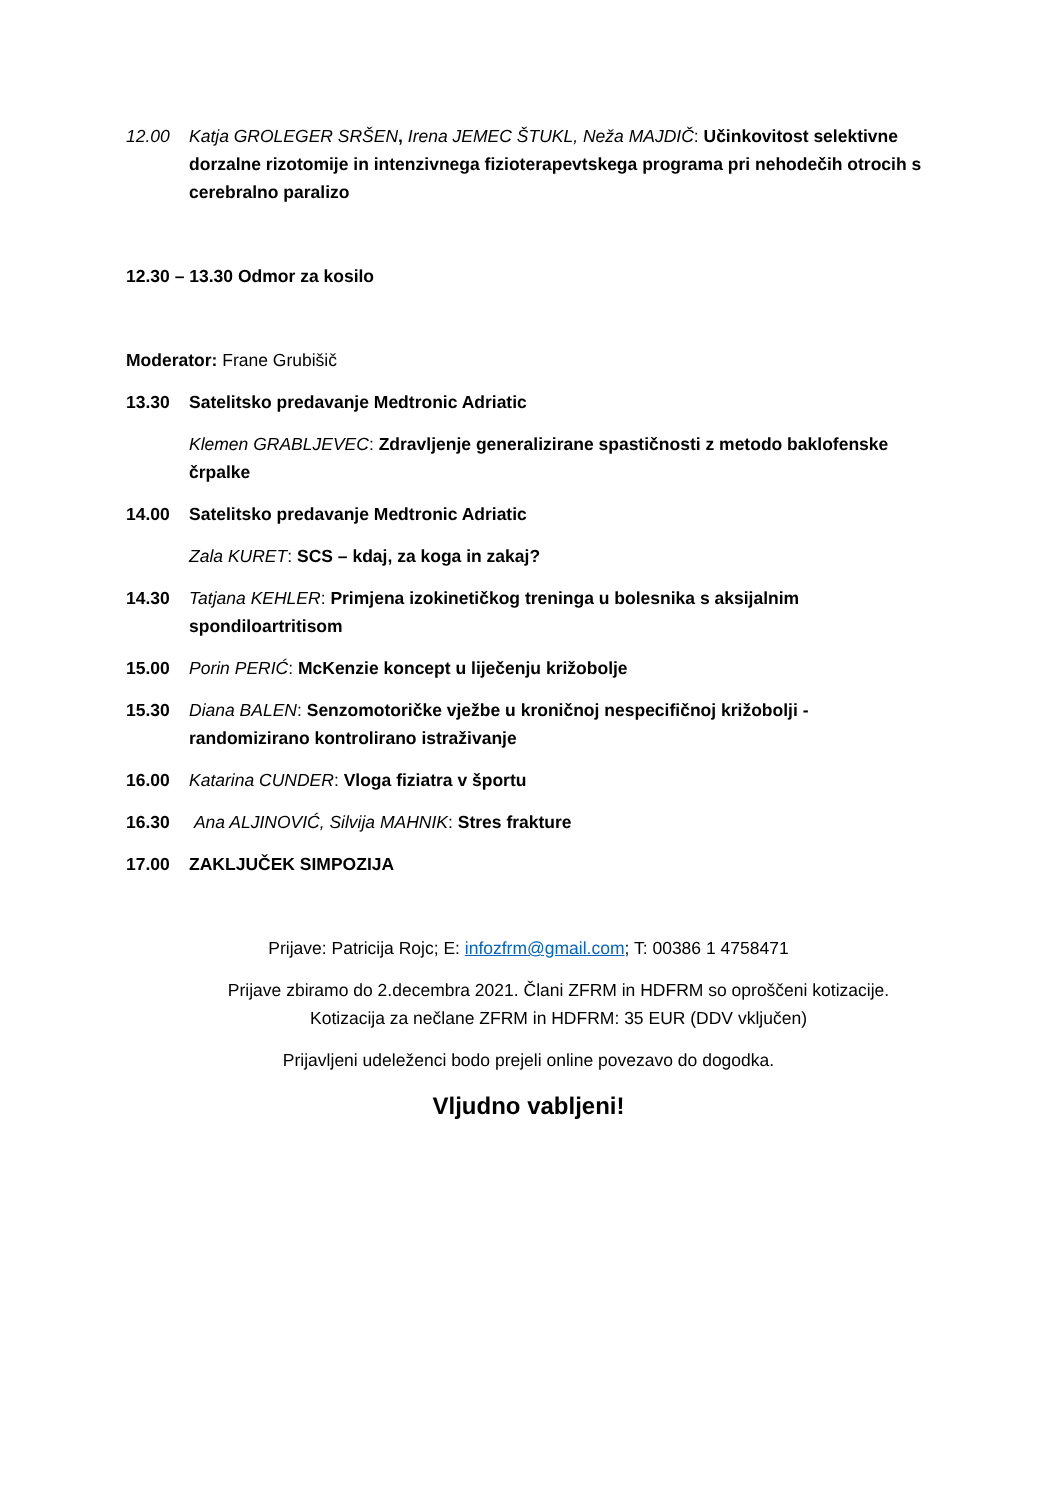12.00 Katja GROLEGER SRŠEN, Irena JEMEC ŠTUKL, Neža MAJDIČ: Učinkovitost selektivne dorzalne rizotomije in intenzivnega fizioterapevtskega programa pri nehodečih otrocih s cerebralno paralizo
12.30 – 13.30 Odmor za kosilo
Moderator: Frane Grubišič
13.30 Satelitsko predavanje Medtronic Adriatic
Klemen GRABLJEVEC: Zdravljenje generalizirane spastičnosti z metodo baklofenske črpalke
14.00 Satelitsko predavanje Medtronic Adriatic
Zala KURET: SCS – kdaj, za koga in zakaj?
14.30 Tatjana KEHLER: Primjena izokinetičkog treninga u bolesnika s aksijalnim spondiloartritisom
15.00 Porin PERIĆ: McKenzie koncept u liječenju križobolje
15.30 Diana BALEN: Senzomotoričke vježbe u kroničnoj nespecifičnoj križobolji - randomizirano kontrolirano istraživanje
16.00 Katarina CUNDER: Vloga fiziatra v športu
16.30 Ana ALJINOVIĆ, Silvija MAHNIK: Stres frakture
17.00 ZAKLJUČEK SIMPOZIJA
Prijave: Patricija Rojc; E: infozfrm@gmail.com; T: 00386 1 4758471
Prijave zbiramo do 2.decembra 2021. Člani ZFRM in HDFRM so oproščeni kotizacije.
Kotizacija za nečlane ZFRM in HDFRM: 35 EUR (DDV vključen)
Prijavljeni udeleženci bodo prejeli online povezavo do dogodka.
Vljudno vabljeni!